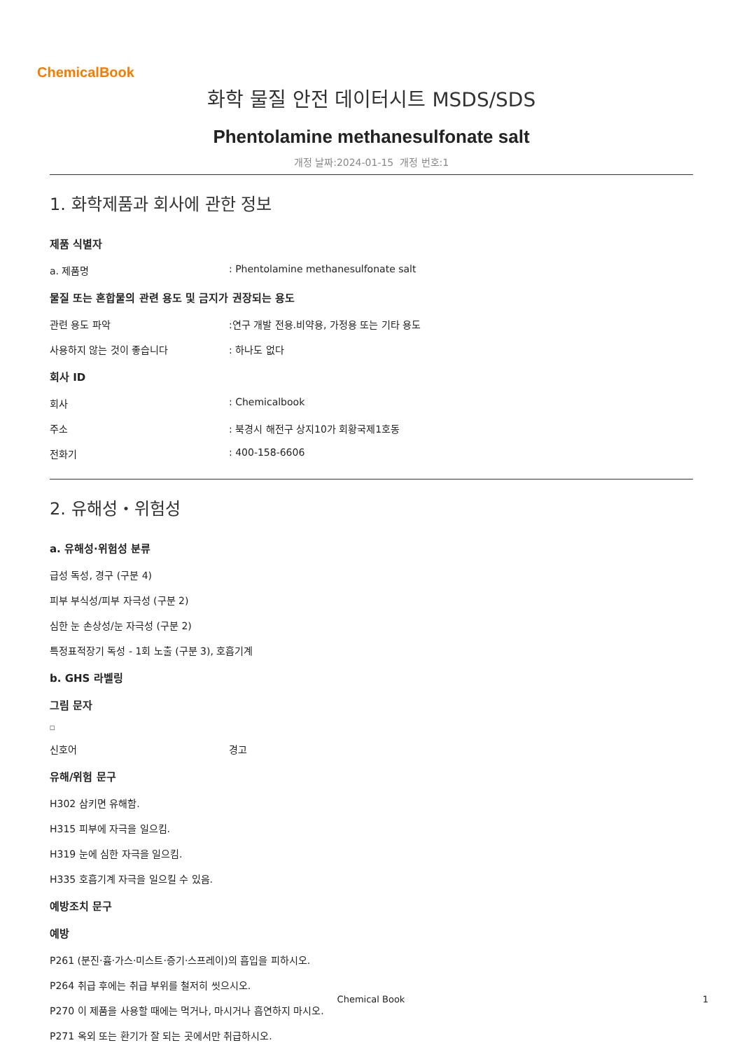ChemicalBook
화학 물질 안전 데이터시트 MSDS/SDS
Phentolamine methanesulfonate salt
개정 날짜:2024-01-15 개정 번호:1
1. 화학제품과 회사에 관한 정보
제품 식별자
a. 제품명 : Phentolamine methanesulfonate salt
물질 또는 혼합물의 관련 용도 및 금지가 권장되는 용도
관련 용도 파악 :연구 개발 전용.비약용, 가정용 또는 기타 용도
사용하지 않는 것이 좋습니다 : 하나도 없다
회사 ID
회사 : Chemicalbook
주소 : 북경시 해전구 상지10가 회황국제1호동
전화기 : 400-158-6606
2. 유해성・위험성
a. 유해성·위험성 분류
급성 독성, 경구 (구분 4)
피부 부식성/피부 자극성 (구분 2)
심한 눈 손상성/눈 자극성 (구분 2)
특정표적장기 독성 - 1회 노출 (구분 3), 호흡기계
b. GHS 라벨링
그림 문자
□
신호어 경고
유해/위험 문구
H302 삼키면 유해함.
H315 피부에 자극을 일으킴.
H319 눈에 심한 자극을 일으킴.
H335 호흡기계 자극을 일으킬 수 있음.
예방조치 문구
예방
P261 (분진·흄·가스·미스트·증기·스프레이)의 흡입을 피하시오.
P264 취급 후에는 취급 부위를 철저히 씻으시오.
P270 이 제품을 사용할 때에는 먹거나, 마시거나 흡연하지 마시오.
P271 옥외 또는 환기가 잘 되는 곳에서만 취급하시오.
Chemical Book 1